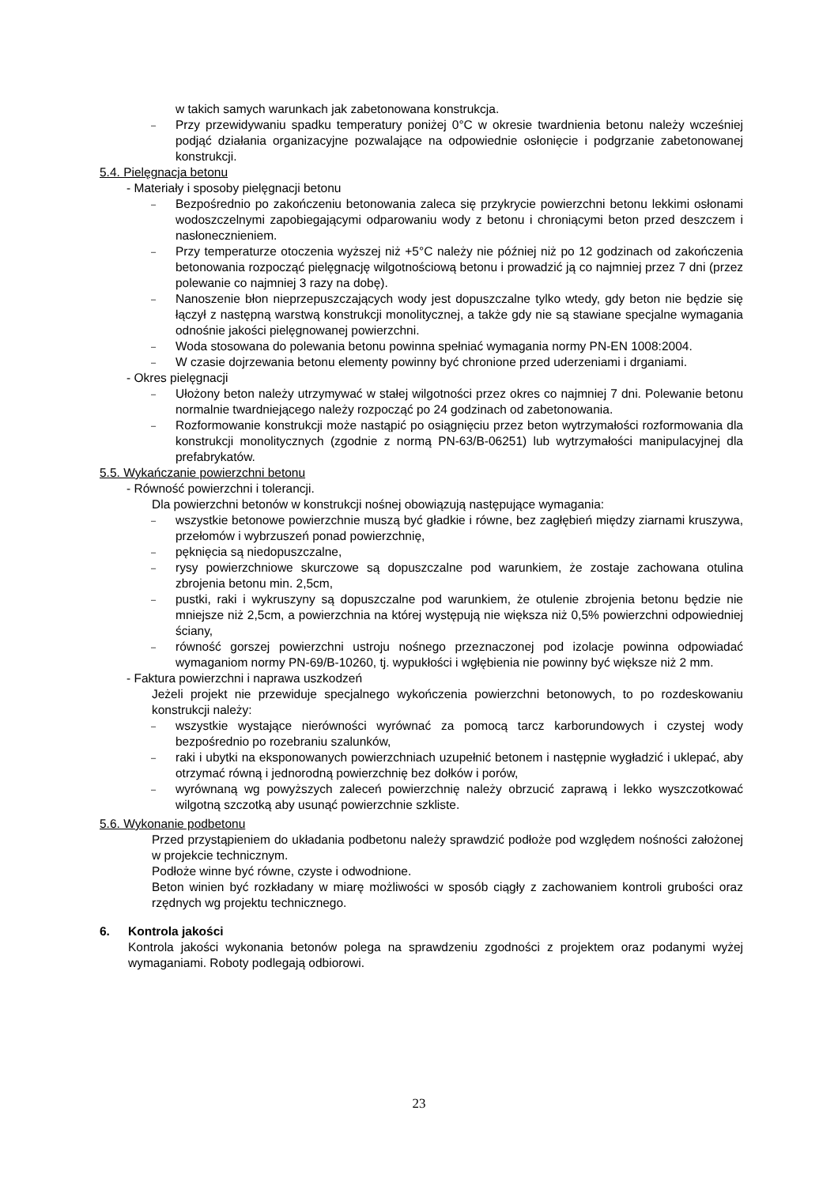w takich samych warunkach jak zabetonowana konstrukcja.
–
Przy przewidywaniu spadku temperatury poniżej 0°C w okresie twardnienia betonu należy wcześniej podjąć działania organizacyjne pozwalające na odpowiednie osłonięcie i podgrzanie zabetonowanej konstrukcji.
5.4. Pielęgnacja betonu
- Materiały i sposoby pielęgnacji betonu
–
Bezpośrednio po zakończeniu betonowania zaleca się przykrycie powierzchni betonu lekkimi osłonami wodoszczelnymi zapobiegającymi odparowaniu wody z betonu i chroniącymi beton przed deszczem i nasłonecznieniem.
–
Przy temperaturze otoczenia wyższej niż +5°C należy nie później niż po 12 godzinach od zakończenia betonowania rozpocząć pielęgnację wilgotnościową betonu i prowadzić ją co najmniej przez 7 dni (przez polewanie co najmniej 3 razy na dobę).
–
Nanoszenie błon nieprzepuszczających wody jest dopuszczalne tylko wtedy, gdy beton nie będzie się łączył z następną warstwą konstrukcji monolitycznej, a także gdy nie są stawiane specjalne wymagania odnośnie jakości pielęgnowanej powierzchni.
–
Woda stosowana do polewania betonu powinna spełniać wymagania normy PN-EN 1008:2004.
–
W czasie dojrzewania betonu elementy powinny być chronione przed uderzeniami i drganiami.
- Okres pielęgnacji
–
Ułożony beton należy utrzymywać w stałej wilgotności przez okres co najmniej 7 dni. Polewanie betonu normalnie twardniejącego należy rozpocząć po 24 godzinach od zabetonowania.
–
Rozformowanie konstrukcji może nastąpić po osiągnięciu przez beton wytrzymałości rozformowania dla konstrukcji monolitycznych (zgodnie z normą PN-63/B-06251) lub wytrzymałości manipulacyjnej dla prefabrykatów.
5.5. Wykańczanie powierzchni betonu
- Równość powierzchni i tolerancji.
Dla powierzchni betonów w konstrukcji nośnej obowiązują następujące wymagania:
–
wszystkie betonowe powierzchnie muszą być gładkie i równe, bez zagłębień między ziarnami kruszywa, przełomów i wybrzuszeń ponad powierzchnię,
–
pęknięcia są niedopuszczalne,
–
rysy powierzchniowe skurczowe są dopuszczalne pod warunkiem, że zostaje zachowana otulina zbrojenia betonu min. 2,5cm,
–
pustki, raki i wykruszyny są dopuszczalne pod warunkiem, że otulenie zbrojenia betonu będzie nie mniejsze niż 2,5cm, a powierzchnia na której występują nie większa niż 0,5% powierzchni odpowiedniej ściany,
–
równość gorszej powierzchni ustroju nośnego przeznaczonej pod izolacje powinna odpowiadać wymaganiom normy PN-69/B-10260, tj. wypukłości i wgłębienia nie powinny być większe niż 2 mm.
- Faktura powierzchni i naprawa uszkodzeń
Jeżeli projekt nie przewiduje specjalnego wykończenia powierzchni betonowych, to po rozdeskowaniu konstrukcji należy:
–
wszystkie wystające nierówności wyrównać za pomocą tarcz karborundowych i czystej wody bezpośrednio po rozebraniu szalunków,
–
raki i ubytki na eksponowanych powierzchniach uzupełnić betonem i następnie wygładzić i uklepać, aby otrzymać równą i jednorodną powierzchnię bez dołków i porów,
–
wyrównaną wg powyższych zaleceń powierzchnię należy obrzucić zaprawą i lekko wyszczotkować wilgotną szczotką aby usunąć powierzchnie szkliste.
5.6. Wykonanie podbetonu
Przed przystąpieniem do układania podbetonu należy sprawdzić podłoże pod względem nośności założonej w projekcie technicznym.
Podłoże winne być równe, czyste i odwodnione.
Beton winien być rozkładany w miarę możliwości w sposób ciągły z zachowaniem kontroli grubości oraz rzędnych wg projektu technicznego.
6. Kontrola jakości
Kontrola jakości wykonania betonów polega na sprawdzeniu zgodności z projektem oraz podanymi wyżej wymaganiami. Roboty podlegają odbiorowi.
23